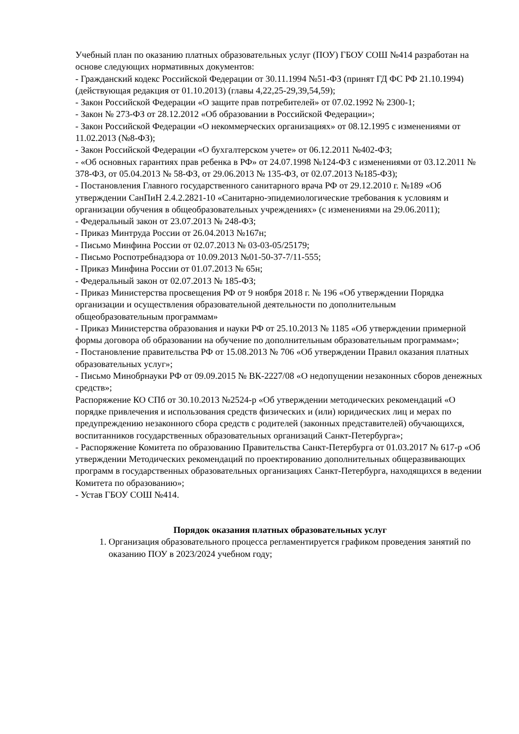Учебный план по оказанию платных образовательных услуг (ПОУ) ГБОУ СОШ №414 разработан на основе следующих нормативных документов:
- Гражданский кодекс Российской Федерации от 30.11.1994 №51-ФЗ (принят ГД ФС РФ 21.10.1994) (действующая редакция от 01.10.2013) (главы 4,22,25-29,39,54,59);
- Закон Российской Федерации «О защите прав потребителей» от 07.02.1992 № 2300-1;
- Закон № 273-ФЗ от 28.12.2012 «Об образовании в Российской Федерации»;
- Закон Российской Федерации «О некоммерческих организациях» от 08.12.1995 с изменениями от 11.02.2013 (№8-ФЗ);
- Закон Российской Федерации «О бухгалтерском учете» от 06.12.2011 №402-ФЗ;
- «Об основных гарантиях прав ребенка в РФ» от 24.07.1998 №124-ФЗ с изменениями от 03.12.2011 № 378-ФЗ, от 05.04.2013 № 58-ФЗ, от 29.06.2013 № 135-ФЗ, от 02.07.2013 №185-ФЗ);
- Постановления Главного государственного санитарного врача РФ от 29.12.2010 г. №189 «Об утверждении СанПиН 2.4.2.2821-10 «Санитарно-эпидемиологические требования к условиям и организации обучения в общеобразовательных учреждениях» (с изменениями на 29.06.2011);
- Федеральный закон от 23.07.2013 № 248-ФЗ;
- Приказ Минтруда России от 26.04.2013 №167н;
- Письмо Минфина России от 02.07.2013 № 03-03-05/25179;
- Письмо Роспотребнадзора от 10.09.2013 №01-50-37-7/11-555;
- Приказ Минфина России от 01.07.2013 № 65н;
- Федеральный закон от 02.07.2013 № 185-ФЗ;
- Приказ Министерства просвещения РФ от 9 ноября 2018 г. № 196 «Об утверждении Порядка организации и осуществления образовательной деятельности по дополнительным общеобразовательным программам»
- Приказ Министерства образования и науки РФ от 25.10.2013 № 1185 «Об утверждении примерной формы договора об образовании на обучение по дополнительным образовательным программам»;
- Постановление правительства РФ от 15.08.2013 № 706 «Об утверждении Правил оказания платных образовательных услуг»;
- Письмо Минобрнауки РФ от 09.09.2015 № ВК-2227/08 «О недопущении незаконных сборов денежных средств»;
Распоряжение КО СПб от 30.10.2013 №2524-р «Об утверждении методических рекомендаций «О порядке привлечения и использования средств физических и (или) юридических лиц и мерах по предупреждению незаконного сбора средств с родителей (законных представителей) обучающихся, воспитанников государственных образовательных организаций Санкт-Петербурга»;
- Распоряжение Комитета по образованию Правительства Санкт-Петербурга от 01.03.2017 № 617-р «Об утверждении Методических рекомендаций по проектированию дополнительных общеразвивающих программ в государственных образовательных организациях Санкт-Петербурга, находящихся в ведении Комитета по образованию»;
- Устав ГБОУ СОШ №414.
Порядок оказания платных образовательных услуг
1. Организация образовательного процесса регламентируется графиком проведения занятий по оказанию ПОУ в 2023/2024 учебном году;